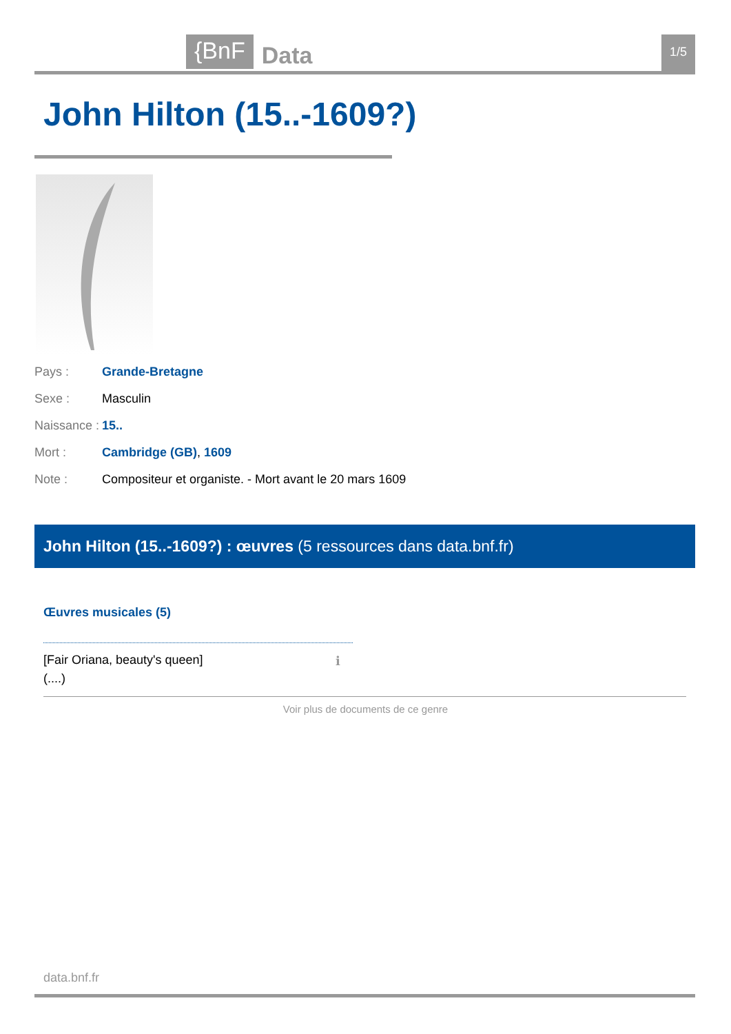{BnF Data 1/5
John Hilton (15..-1609?)
Pays : Grande-Bretagne
Sexe : Masculin
Naissance : 15..
Mort : Cambridge (GB), 1609
Note : Compositeur et organiste. - Mort avant le 20 mars 1609
John Hilton (15..-1609?) : œuvres (5 ressources dans data.bnf.fr)
Œuvres musicales (5)
[Fair Oriana, beauty's queen]
(....)
ℹ
Voir plus de documents de ce genre
data.bnf.fr